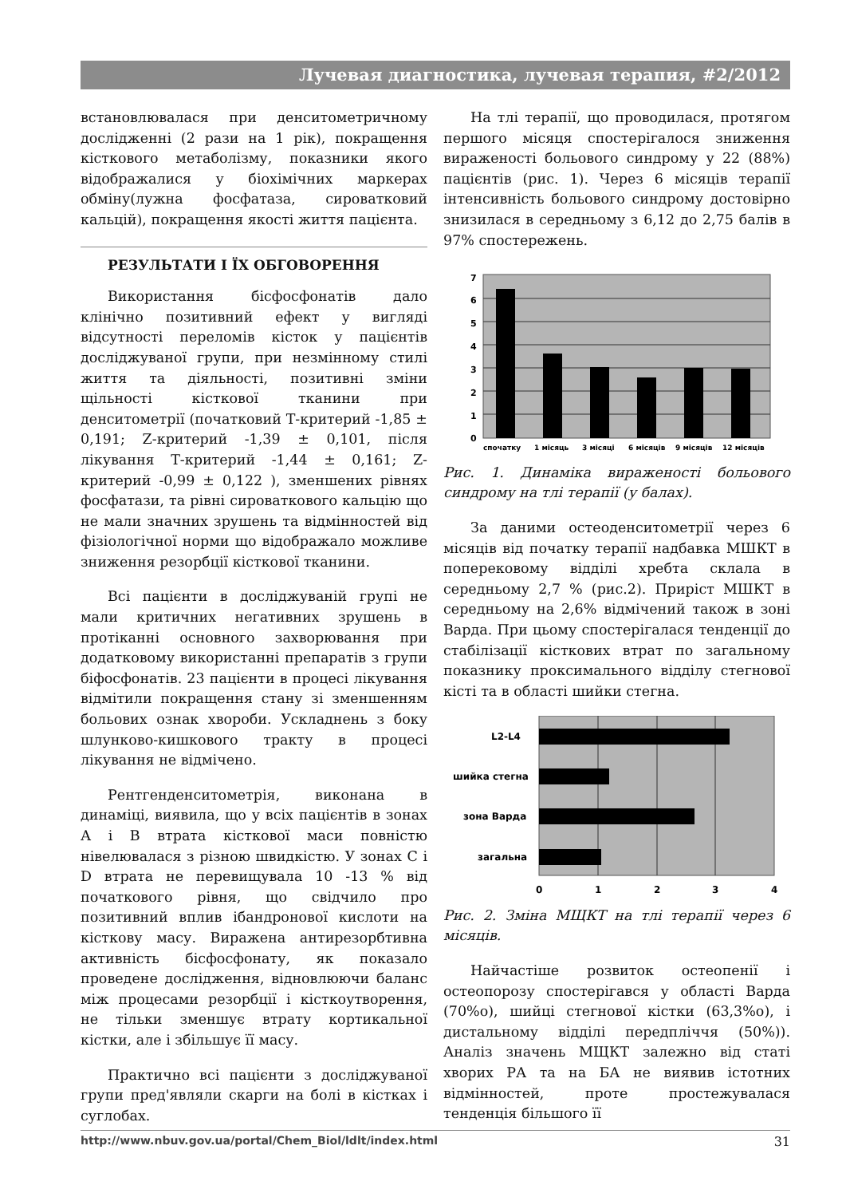Лучевая диагностика, лучевая терапия, #2/2012
встановлювалася при денситометричному дослідженні (2 рази на 1 рік), покращення кісткового метаболізму, показники якого відображалися у біохімічних маркерах обміну(лужна фосфатаза, сироватковий кальцій), покращення якості життя пацієнта.
РЕЗУЛЬТАТИ І ЇХ ОБГОВОРЕННЯ
Використання бісфосфонатів дало клінічно позитивний ефект у вигляді відсутності переломів кісток у пацієнтів досліджуваної групи, при незмінному стилі життя та діяльності, позитивні зміни щільності кісткової тканини при денситометрії (початковий Т-критерий -1,85 ± 0,191; Z-критерий -1,39 ± 0,101, після лікування Т-критерий -1,44 ± 0,161; Z-критерий -0,99 ± 0,122 ), зменшених рівнях фосфатази, та рівні сироваткового кальцію що не мали значних зрушень та відмінностей від фізіологічної норми що відображало можливе зниження резорбції кісткової тканини.
Всі пацієнти в досліджуваній групі не мали критичних негативних зрушень в протіканні основного захворювання при додатковому використанні препаратів з групи біфосфонатів. 23 пацієнти в процесі лікування відмітили покращення стану зі зменшенням больових ознак хвороби. Ускладнень з боку шлунково-кишкового тракту в процесі лікування не відмічено.
Рентгенденситометрія, виконана в динаміці, виявила, що у всіх пацієнтів в зонах А і В втрата кісткової маси повністю нівелювалася з різною швидкістю. У зонах С і D втрата не перевищувала 10 -13 % від початкового рівня, що свідчило про позитивний вплив ібандронової кислоти на кісткову масу. Виражена антирезорбтивна активність бісфосфонату, як показало проведене дослідження, відновлюючи баланс між процесами резорбції і кісткоутворення, не тільки зменшує втрату кортикальної кістки, але і збільшує її масу.
Практично всі пацієнти з досліджуваної групи пред'являли скарги на болі в кістках і суглобах.
На тлі терапії, що проводилася, протягом першого місяця спостерігалося зниження вираженості больового синдрому у 22 (88%) пацієнтів (рис. 1). Через 6 місяців терапії інтенсивність больового синдрому достовірно знизилася в середньому з 6,12 до 2,75 балів в 97% спостережень.
7
6
5
4
3
2
1
0
спочатку
1 місяць
3 місяці
6 місяців
9 місяців
12 місяців
Рис. 1. Динаміка вираженості больового синдрому на тлі терапії (у балах).
За даними остеоденситометрії через 6 місяців від початку терапії надбавка МШКТ в поперековому відділі хребта склала в середньому 2,7 % (рис.2). Приріст МШКТ в середньому на 2,6% відмічений також в зоні Варда. При цьому спостерігалася тенденції до стабілізації кісткових втрат по загальному показнику проксимального відділу стегнової кісті та в області шийки стегна.
L2-L4
шийка стегна
зона Варда
загальна
0
1
2
3
4
Рис. 2. Зміна МЩКТ на тлі терапії через 6 місяців.
Найчастіше розвиток остеопенії і остеопорозу спостерігався у області Варда (70%о), шийці стегнової кістки (63,3%о), і дистальному відділі передпліччя (50%)). Аналіз значень МЩКТ залежно від статі хворих РА та на БА не виявив істотних відмінностей, проте простежувалася тенденція більшого її
http://www.nbuv.gov.ua/portal/Chem_Biol/ldlt/index.html 31